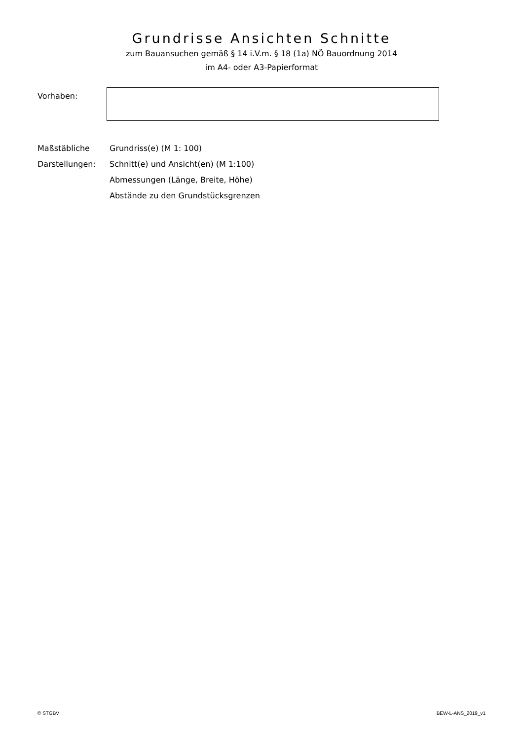Grundrisse Ansichten Schnitte
zum Bauansuchen gemäß § 14 i.V.m. § 18 (1a) NÖ Bauordnung 2014
im A4- oder A3-Papierformat
Vorhaben:
Maßstäbliche
Darstellungen:
Grundriss(e) (M 1: 100)
Schnitt(e) und Ansicht(en) (M 1:100)
Abmessungen (Länge, Breite, Höhe)
Abstände zu den Grundstücksgrenzen
© STGBV BEW-L-ANS_2019_v1